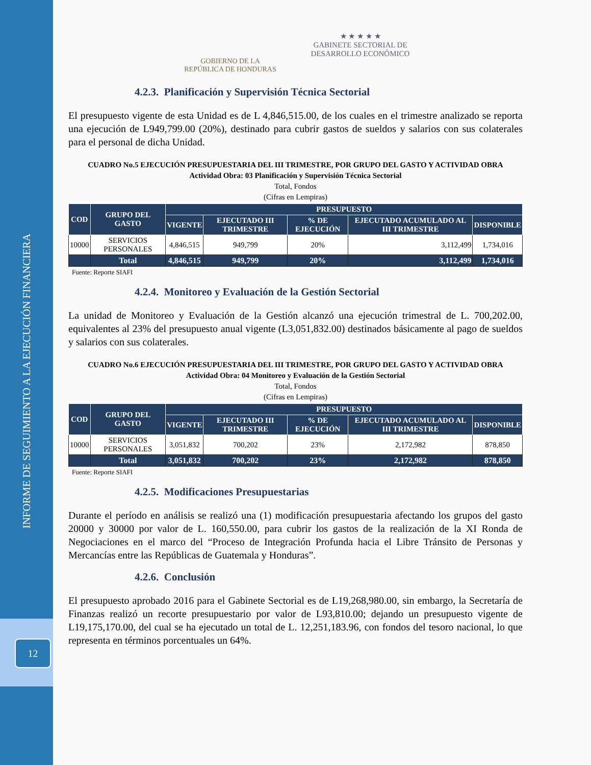INFORME DE SEGUIMIENTO A LA EJECUCIÓN FINANCIERA
12
GOBIERNO DE LA
REPÚBLICA DE HONDURAS
★ ★ ★ ★ ★
GABINETE SECTORIAL DE
DESARROLLO ECONÓMICO
4.2.3. Planificación y Supervisión Técnica Sectorial
El presupuesto vigente de esta Unidad es de L 4,846,515.00, de los cuales en el trimestre analizado se reporta una ejecución de L949,799.00 (20%), destinado para cubrir gastos de sueldos y salarios con sus colaterales para el personal de dicha Unidad.
CUADRO No.5 EJECUCIÓN PRESUPUESTARIA DEL III TRIMESTRE, POR GRUPO DEL GASTO Y ACTIVIDAD OBRA
Actividad Obra: 03 Planificación y Supervisión Técnica Sectorial
Total, Fondos
(Cifras en Lempiras)
| COD | GRUPO DEL GASTO | PRESUPUESTO | | | | |
| --- | --- | --- | --- | --- | --- | --- |
| | | VIGENTE | EJECUTADO III TRIMESTRE | % DE EJECUCIÓN | EJECUTADO ACUMULADO AL III TRIMESTRE | DISPONIBLE |
| 10000 | SERVICIOS PERSONALES | 4,846,515 | 949,799 | 20% | 3,112,499 | 1,734,016 |
| | Total | 4,846,515 | 949,799 | 20% | 3,112,499 | 1,734,016 |
Fuente: Reporte SIAFI
4.2.4. Monitoreo y Evaluación de la Gestión Sectorial
La unidad de Monitoreo y Evaluación de la Gestión alcanzó una ejecución trimestral de L. 700,202.00, equivalentes al 23% del presupuesto anual vigente (L3,051,832.00) destinados básicamente al pago de sueldos y salarios con sus colaterales.
CUADRO No.6 EJECUCIÓN PRESUPUESTARIA DEL III TRIMESTRE, POR GRUPO DEL GASTO Y ACTIVIDAD OBRA
Actividad Obra: 04 Monitoreo y Evaluación de la Gestión Sectorial
Total, Fondos
(Cifras en Lempiras)
| COD | GRUPO DEL GASTO | PRESUPUESTO | | | | |
| --- | --- | --- | --- | --- | --- | --- |
| | | VIGENTE | EJECUTADO III TRIMESTRE | % DE EJECUCIÓN | EJECUTADO ACUMULADO AL III TRIMESTRE | DISPONIBLE |
| 10000 | SERVICIOS PERSONALES | 3,051,832 | 700,202 | 23% | 2,172,982 | 878,850 |
| | Total | 3,051,832 | 700,202 | 23% | 2,172,982 | 878,850 |
Fuente: Reporte SIAFI
4.2.5. Modificaciones Presupuestarias
Durante el período en análisis se realizó una (1) modificación presupuestaria afectando los grupos del gasto 20000 y 30000 por valor de L. 160,550.00, para cubrir los gastos de la realización de la XI Ronda de Negociaciones en el marco del “Proceso de Integración Profunda hacia el Libre Tránsito de Personas y Mercancías entre las Repúblicas de Guatemala y Honduras”.
4.2.6. Conclusión
El presupuesto aprobado 2016 para el Gabinete Sectorial es de L19,268,980.00, sin embargo, la Secretaría de Finanzas realizó un recorte presupuestario por valor de L93,810.00; dejando un presupuesto vigente de L19,175,170.00, del cual se ha ejecutado un total de L. 12,251,183.96, con fondos del tesoro nacional, lo que representa en términos porcentuales un 64%.